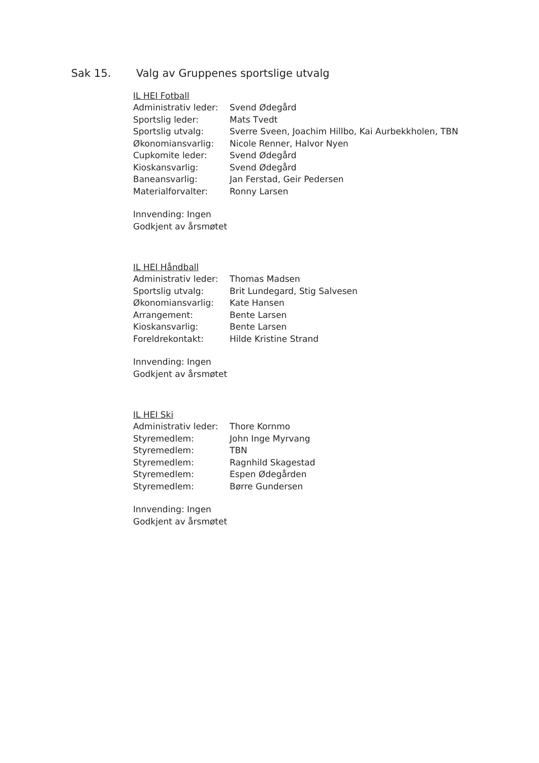Sak 15. Valg av Gruppenes sportslige utvalg
IL HEI Fotball
Administrativ leder: Svend Ødegård
Sportslig leder: Mats Tvedt
Sportslig utvalg: Sverre Sveen, Joachim Hillbo, Kai Aurbekkholen, TBN
Økonomiansvarlig: Nicole Renner, Halvor Nyen
Cupkomite leder: Svend Ødegård
Kioskansvarlig: Svend Ødegård
Baneansvarlig: Jan Ferstad, Geir Pedersen
Materialforvalter: Ronny Larsen
Innvending: Ingen
Godkjent av årsmøtet
IL HEI Håndball
Administrativ leder: Thomas Madsen
Sportslig utvalg: Brit Lundegard, Stig Salvesen
Økonomiansvarlig: Kate Hansen
Arrangement: Bente Larsen
Kioskansvarlig: Bente Larsen
Foreldrekontakt: Hilde Kristine Strand
Innvending: Ingen
Godkjent av årsmøtet
IL HEI Ski
Administrativ leder: Thore Kornmo
Styremedlem: John Inge Myrvang
Styremedlem: TBN
Styremedlem: Ragnhild Skagestad
Styremedlem: Espen Ødegården
Styremedlem: Børre Gundersen
Innvending: Ingen
Godkjent av årsmøtet